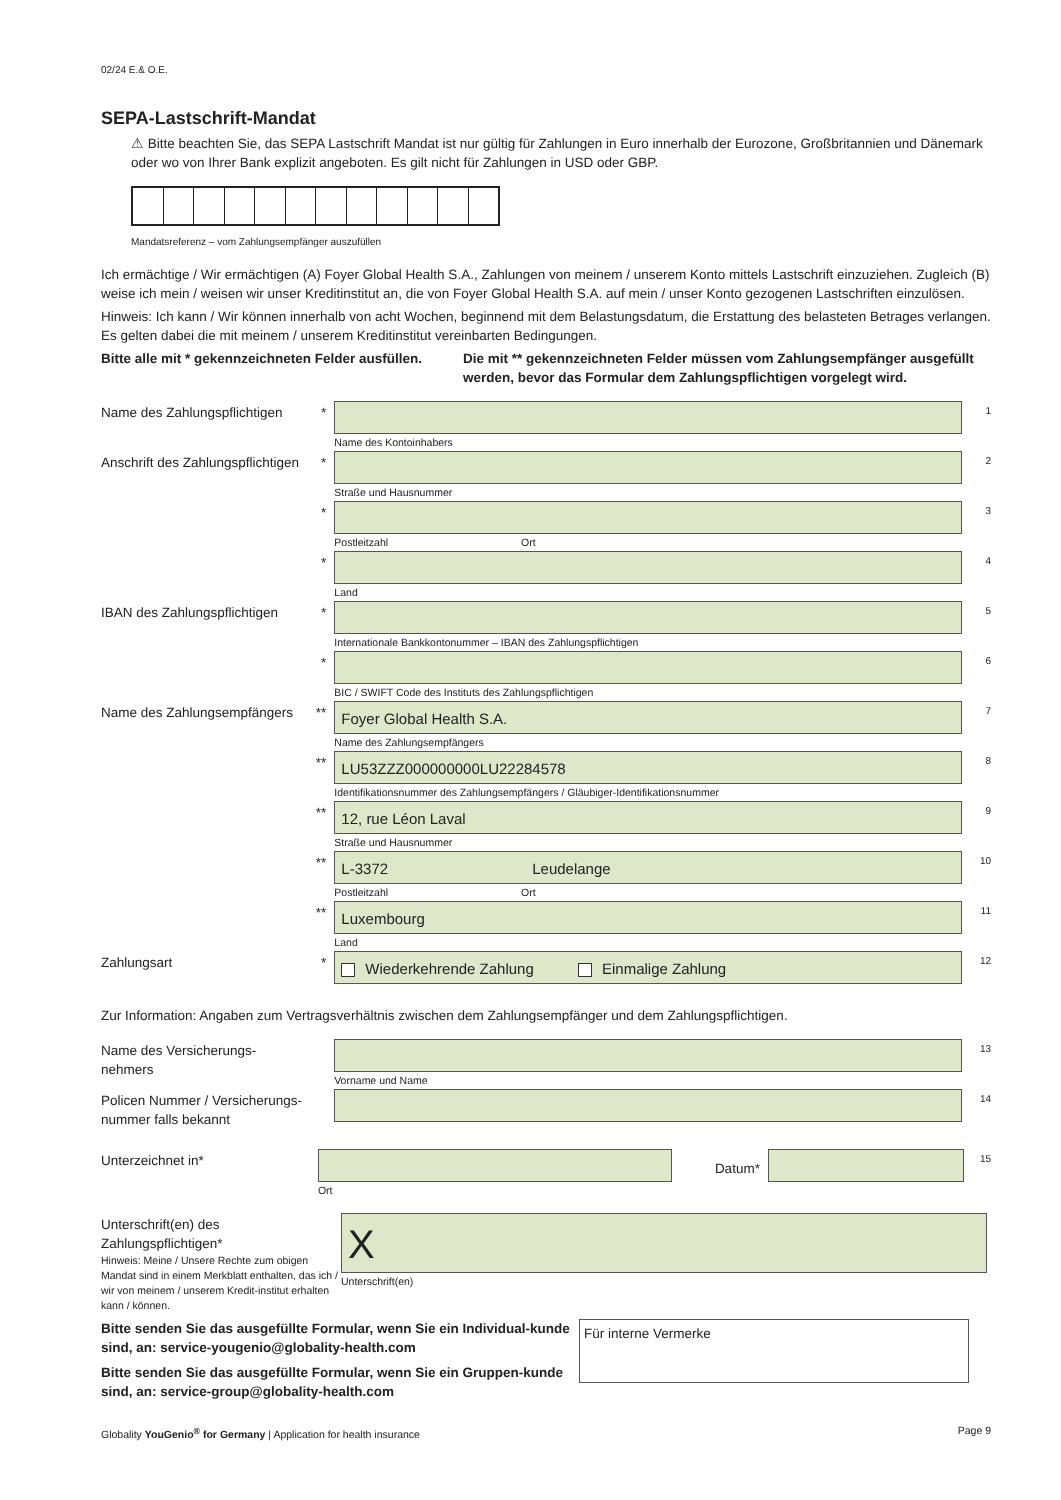02/24 E.& O.E.
SEPA-Lastschrift-Mandat
⚠ Bitte beachten Sie, das SEPA Lastschrift Mandat ist nur gültig für Zahlungen in Euro innerhalb der Eurozone, Großbritannien und Dänemark oder wo von Ihrer Bank explizit angeboten. Es gilt nicht für Zahlungen in USD oder GBP.
Mandatsreferenz – vom Zahlungsempfänger auszufüllen
Ich ermächtige / Wir ermächtigen (A) Foyer Global Health S.A., Zahlungen von meinem / unserem Konto mittels Lastschrift einzuziehen. Zugleich (B) weise ich mein / weisen wir unser Kreditinstitut an, die von Foyer Global Health S.A. auf mein / unser Konto gezogenen Lastschriften einzulösen.
Hinweis: Ich kann / Wir können innerhalb von acht Wochen, beginnend mit dem Belastungsdatum, die Erstattung des belasteten Betrages verlangen. Es gelten dabei die mit meinem / unserem Kreditinstitut vereinbarten Bedingungen.
Bitte alle mit * gekennzeichneten Felder ausfüllen.
Die mit ** gekennzeichneten Felder müssen vom Zahlungsempfänger ausgefüllt werden, bevor das Formular dem Zahlungspflichtigen vorgelegt wird.
Name des Zahlungspflichtigen
*
Name des Kontoinhabers
1
Anschrift des Zahlungspflichtigen
*
Straße und Hausnummer
2
*
Postleitzahl Ort
3
*
Land
4
IBAN des Zahlungspflichtigen
*
Internationale Bankkontonummer – IBAN des Zahlungspflichtigen
5
*
BIC / SWIFT Code des Instituts des Zahlungspflichtigen
6
Name des Zahlungsempfängers
**
Foyer Global Health S.A.
Name des Zahlungsempfängers
7
**
LU53ZZZ000000000LU22284578
Identifikationsnummer des Zahlungsempfängers / Gläubiger-Identifikationsnummer
8
**
12, rue Léon Laval
Straße und Hausnummer
9
**
L-3372 Leudelange
Postleitzahl Ort
10
**
Luxembourg
Land
11
Zahlungsart *
Wiederkehrende Zahlung Einmalige Zahlung
12
Zur Information: Angaben zum Vertragsverhältnis zwischen dem Zahlungsempfänger und dem Zahlungspflichtigen.
Name des Versicherungs-
nehmers
Vorname und Name
13
Policen Nummer / Versicherungs-
nummer falls bekannt
14
Unterzeichnet in*
Ort
Datum*
15
Unterschrift(en) des
Zahlungspflichtigen*
Hinweis: Meine / Unsere Rechte zum obigen Mandat sind in einem Merkblatt enthalten, das ich / wir von meinem / unserem Kredit-institut erhalten kann / können.
X
Unterschrift(en)
Bitte senden Sie das ausgefüllte Formular, wenn Sie ein Individual-kunde sind, an: service-yougenio@globality-health.com
Bitte senden Sie das ausgefüllte Formular, wenn Sie ein Gruppen-kunde sind, an: service-group@globality-health.com
Für interne Vermerke
Globality YouGenio<sup>®</sup> for Germany | Application for health insurance Page 9